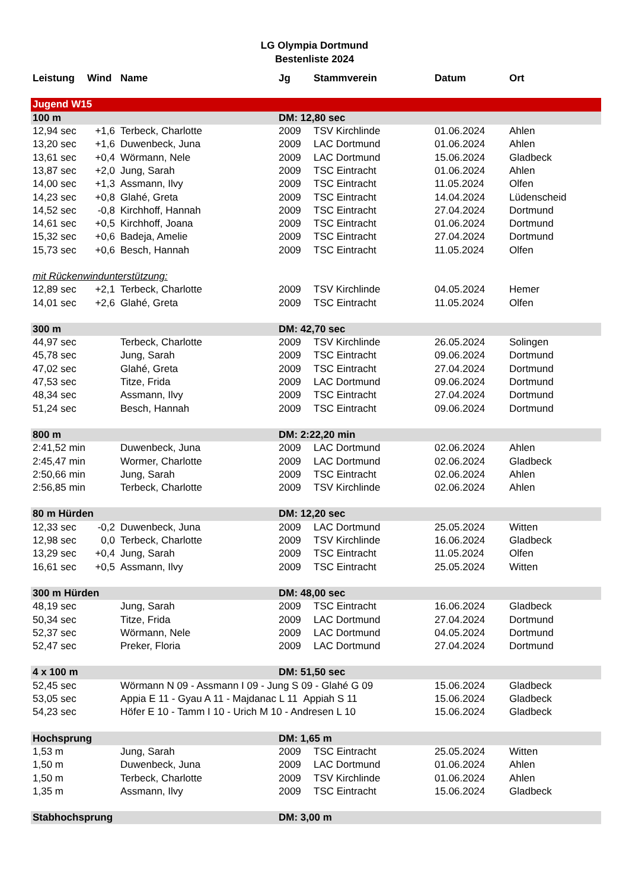LG Olympia Dortmund
Bestenliste 2024
| Leistung | Wind | Name | Jg | Stammverein | Datum | Ort |
| --- | --- | --- | --- | --- | --- | --- |
| Jugend W15 | | | | | | |
| 100 m | | | DM: 12,80 sec | | | |
| 12,94 sec | +1,6 | Terbeck, Charlotte | 2009 | TSV Kirchlinde | 01.06.2024 | Ahlen |
| 13,20 sec | +1,6 | Duwenbeck, Juna | 2009 | LAC Dortmund | 01.06.2024 | Ahlen |
| 13,61 sec | +0,4 | Wörmann, Nele | 2009 | LAC Dortmund | 15.06.2024 | Gladbeck |
| 13,87 sec | +2,0 | Jung, Sarah | 2009 | TSC Eintracht | 01.06.2024 | Ahlen |
| 14,00 sec | +1,3 | Assmann, Ilvy | 2009 | TSC Eintracht | 11.05.2024 | Olfen |
| 14,23 sec | +0,8 | Glahé, Greta | 2009 | TSC Eintracht | 14.04.2024 | Lüdenscheid |
| 14,52 sec | -0,8 | Kirchhoff, Hannah | 2009 | TSC Eintracht | 27.04.2024 | Dortmund |
| 14,61 sec | +0,5 | Kirchhoff, Joana | 2009 | TSC Eintracht | 01.06.2024 | Dortmund |
| 15,32 sec | +0,6 | Badeja, Amelie | 2009 | TSC Eintracht | 27.04.2024 | Dortmund |
| 15,73 sec | +0,6 | Besch, Hannah | 2009 | TSC Eintracht | 11.05.2024 | Olfen |
| mit Rückenwindunterstützung: | | | | | | |
| 12,89 sec | +2,1 | Terbeck, Charlotte | 2009 | TSV Kirchlinde | 04.05.2024 | Hemer |
| 14,01 sec | +2,6 | Glahé, Greta | 2009 | TSC Eintracht | 11.05.2024 | Olfen |
| 300 m | | | DM: 42,70 sec | | | |
| 44,97 sec | | Terbeck, Charlotte | 2009 | TSV Kirchlinde | 26.05.2024 | Solingen |
| 45,78 sec | | Jung, Sarah | 2009 | TSC Eintracht | 09.06.2024 | Dortmund |
| 47,02 sec | | Glahé, Greta | 2009 | TSC Eintracht | 27.04.2024 | Dortmund |
| 47,53 sec | | Titze, Frida | 2009 | LAC Dortmund | 09.06.2024 | Dortmund |
| 48,34 sec | | Assmann, Ilvy | 2009 | TSC Eintracht | 27.04.2024 | Dortmund |
| 51,24 sec | | Besch, Hannah | 2009 | TSC Eintracht | 09.06.2024 | Dortmund |
| 800 m | | | DM: 2:22,20 min | | | |
| 2:41,52 min | | Duwenbeck, Juna | 2009 | LAC Dortmund | 02.06.2024 | Ahlen |
| 2:45,47 min | | Wormer, Charlotte | 2009 | LAC Dortmund | 02.06.2024 | Gladbeck |
| 2:50,66 min | | Jung, Sarah | 2009 | TSC Eintracht | 02.06.2024 | Ahlen |
| 2:56,85 min | | Terbeck, Charlotte | 2009 | TSV Kirchlinde | 02.06.2024 | Ahlen |
| 80 m Hürden | | | DM: 12,20 sec | | | |
| 12,33 sec | -0,2 | Duwenbeck, Juna | 2009 | LAC Dortmund | 25.05.2024 | Witten |
| 12,98 sec | 0,0 | Terbeck, Charlotte | 2009 | TSV Kirchlinde | 16.06.2024 | Gladbeck |
| 13,29 sec | +0,4 | Jung, Sarah | 2009 | TSC Eintracht | 11.05.2024 | Olfen |
| 16,61 sec | +0,5 | Assmann, Ilvy | 2009 | TSC Eintracht | 25.05.2024 | Witten |
| 300 m Hürden | | | DM: 48,00 sec | | | |
| 48,19 sec | | Jung, Sarah | 2009 | TSC Eintracht | 16.06.2024 | Gladbeck |
| 50,34 sec | | Titze, Frida | 2009 | LAC Dortmund | 27.04.2024 | Dortmund |
| 52,37 sec | | Wörmann, Nele | 2009 | LAC Dortmund | 04.05.2024 | Dortmund |
| 52,47 sec | | Preker, Floria | 2009 | LAC Dortmund | 27.04.2024 | Dortmund |
| 4 x 100 m | | | DM: 51,50 sec | | | |
| 52,45 sec | | Wörmann N 09 - Assmann I 09 - Jung S 09 - Glahé G 09 | | | 15.06.2024 | Gladbeck |
| 53,05 sec | | Appia E 11 - Gyau A 11 - Majdanac L 11 Appiah S 11 | | | 15.06.2024 | Gladbeck |
| 54,23 sec | | Höfer E 10 - Tamm I 10 - Urich M 10 - Andresen L 10 | | | 15.06.2024 | Gladbeck |
| Hochsprung | | | DM: 1,65 m | | | |
| 1,53 m | | Jung, Sarah | 2009 | TSC Eintracht | 25.05.2024 | Witten |
| 1,50 m | | Duwenbeck, Juna | 2009 | LAC Dortmund | 01.06.2024 | Ahlen |
| 1,50 m | | Terbeck, Charlotte | 2009 | TSV Kirchlinde | 01.06.2024 | Ahlen |
| 1,35 m | | Assmann, Ilvy | 2009 | TSC Eintracht | 15.06.2024 | Gladbeck |
| Stabhochsprung | | | DM: 3,00 m | | | |